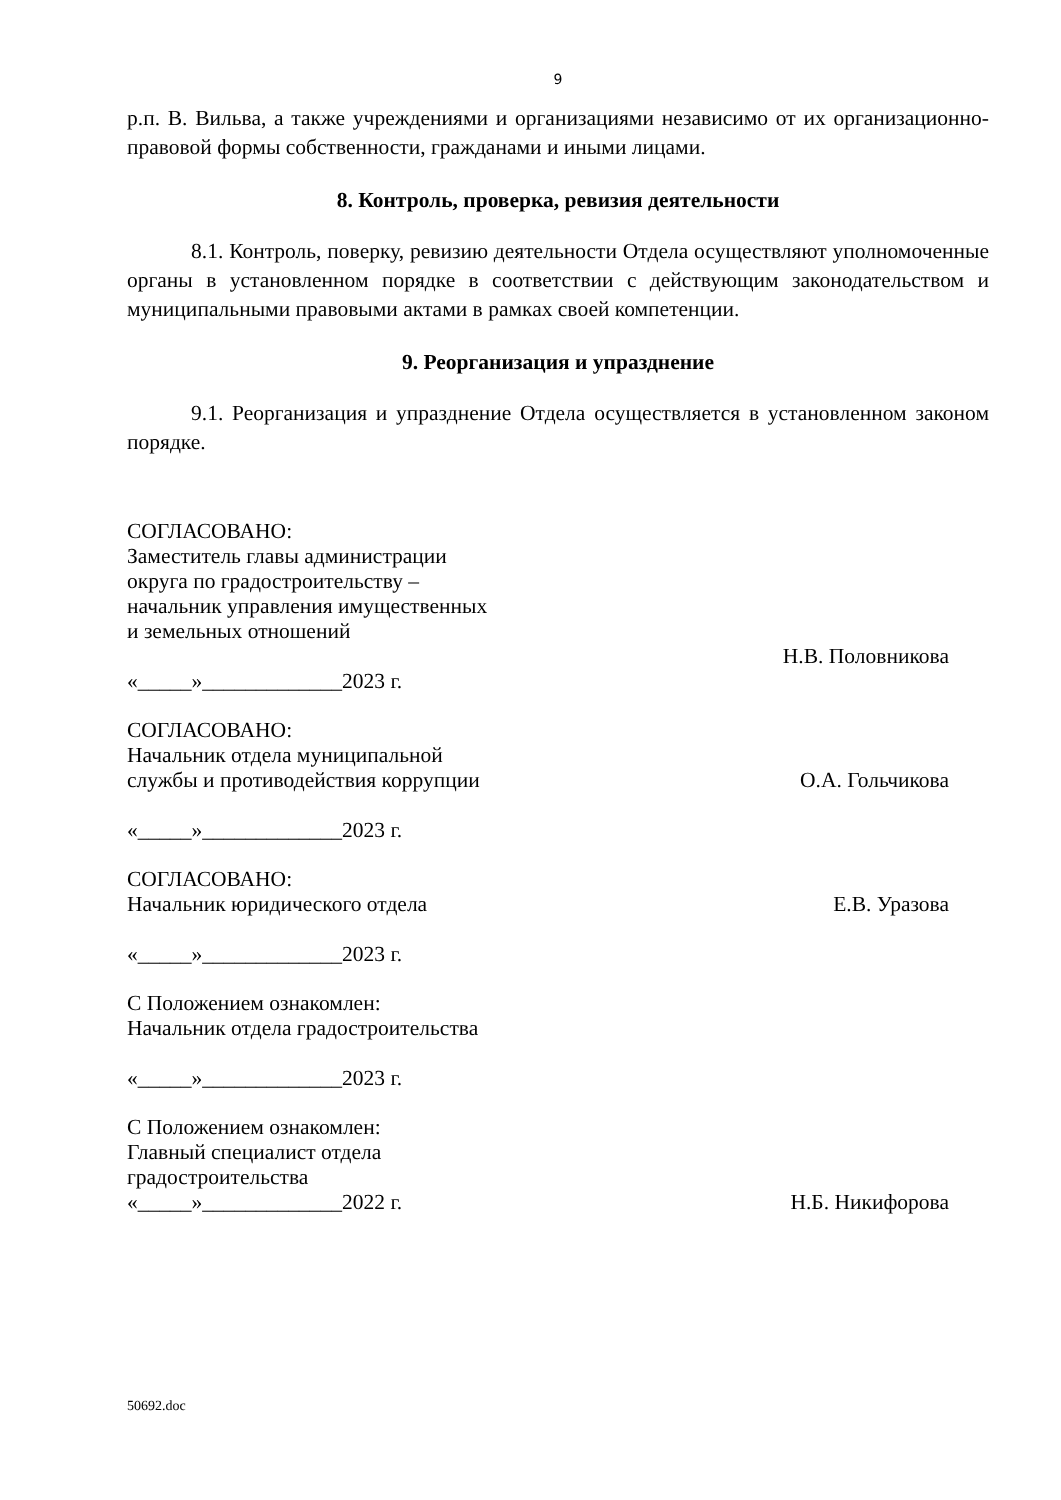9
р.п. В. Вильва, а также учреждениями и организациями независимо от их организационно-правовой формы собственности, гражданами и иными лицами.
8. Контроль, проверка, ревизия деятельности
8.1. Контроль, поверку, ревизию деятельности Отдела осуществляют уполномоченные органы в установленном порядке в соответствии с действующим законодательством и муниципальными правовыми актами в рамках своей компетенции.
9. Реорганизация и упразднение
9.1. Реорганизация и упразднение Отдела осуществляется в установленном законом порядке.
СОГЛАСОВАНО:
Заместитель главы администрации
округа по градостроительству –
начальник управления имущественных
и земельных отношений
Н.В. Половникова
«_____»_____________2023 г.
СОГЛАСОВАНО:
Начальник отдела муниципальной
службы и противодействия коррупции О.А. Гольчикова
«_____»_____________2023 г.
СОГЛАСОВАНО:
Начальник юридического отдела Е.В. Уразова
«_____»_____________2023 г.
С Положением ознакомлен:
Начальник отдела градостроительства
«_____»_____________2023 г.
С Положением ознакомлен:
Главный специалист отдела
градостроительства
«_____»_____________2022 г. Н.Б. Никифорова
50692.doc